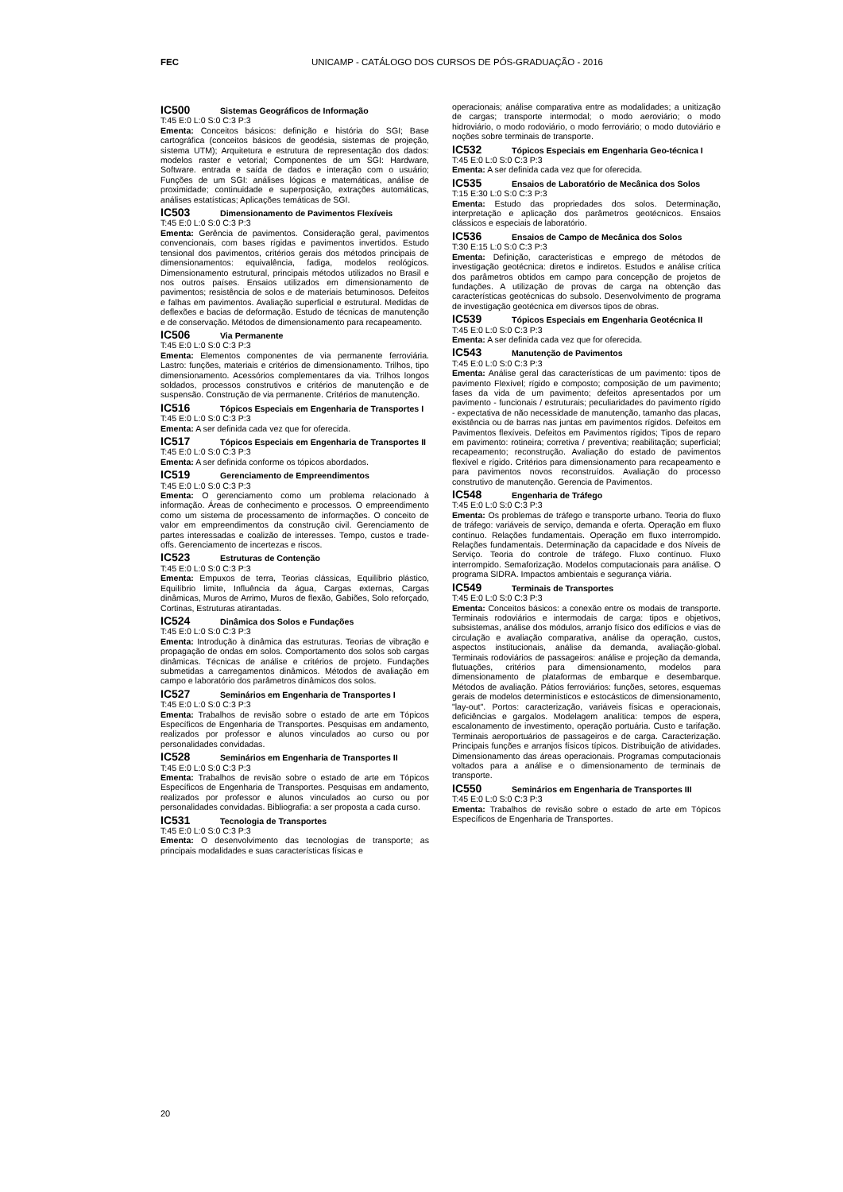FEC UNICAMP - CATÁLOGO DOS CURSOS DE PÓS-GRADUAÇÃO - 2016
IC500 Sistemas Geográficos de Informação
T:45 E:0 L:0 S:0 C:3 P:3
Ementa: Conceitos básicos: definição e história do SGI; Base cartográfica (conceitos básicos de geodésia, sistemas de projeção, sistema UTM); Arquitetura e estrutura de representação dos dados: modelos raster e vetorial; Componentes de um SGI: Hardware, Software. entrada e saída de dados e interação com o usuário; Funções de um SGI: análises lógicas e matemáticas, análise de proximidade; continuidade e superposição, extrações automáticas, análises estatísticas; Aplicações temáticas de SGI.
IC503 Dimensionamento de Pavimentos Flexíveis
T:45 E:0 L:0 S:0 C:3 P:3
Ementa: Gerência de pavimentos. Consideração geral, pavimentos convencionais, com bases rígidas e pavimentos invertidos. Estudo tensional dos pavimentos, critérios gerais dos métodos principais de dimensionamentos: equivalência, fadiga, modelos reológicos. Dimensionamento estrutural, principais métodos utilizados no Brasil e nos outros países. Ensaios utilizados em dimensionamento de pavimentos; resistência de solos e de materiais betuminosos. Defeitos e falhas em pavimentos. Avaliação superficial e estrutural. Medidas de deflexões e bacias de deformação. Estudo de técnicas de manutenção e de conservação. Métodos de dimensionamento para recapeamento.
IC506 Via Permanente
T:45 E:0 L:0 S:0 C:3 P:3
Ementa: Elementos componentes de via permanente ferroviária. Lastro: funções, materiais e critérios de dimensionamento. Trilhos, tipo dimensionamento. Acessórios complementares da via. Trilhos longos soldados, processos construtivos e critérios de manutenção e de suspensão. Construção de via permanente. Critérios de manutenção.
IC516 Tópicos Especiais em Engenharia de Transportes I
T:45 E:0 L:0 S:0 C:3 P:3
Ementa: A ser definida cada vez que for oferecida.
IC517 Tópicos Especiais em Engenharia de Transportes II
T:45 E:0 L:0 S:0 C:3 P:3
Ementa: A ser definida conforme os tópicos abordados.
IC519 Gerenciamento de Empreendimentos
T:45 E:0 L:0 S:0 C:3 P:3
Ementa: O gerenciamento como um problema relacionado à informação. Áreas de conhecimento e processos. O empreendimento como um sistema de processamento de informações. O conceito de valor em empreendimentos da construção civil. Gerenciamento de partes interessadas e coalizão de interesses. Tempo, custos e trade-offs. Gerenciamento de incertezas e riscos.
IC523 Estruturas de Contenção
T:45 E:0 L:0 S:0 C:3 P:3
Ementa: Empuxos de terra, Teorias clássicas, Equilíbrio plástico, Equilíbrio limite, Influência da água, Cargas externas, Cargas dinâmicas, Muros de Arrimo, Muros de flexão, Gabiões, Solo reforçado, Cortinas, Estruturas atirantadas.
IC524 Dinâmica dos Solos e Fundações
T:45 E:0 L:0 S:0 C:3 P:3
Ementa: Introdução à dinâmica das estruturas. Teorias de vibração e propagação de ondas em solos. Comportamento dos solos sob cargas dinâmicas. Técnicas de análise e critérios de projeto. Fundações submetidas a carregamentos dinâmicos. Métodos de avaliação em campo e laboratório dos parâmetros dinâmicos dos solos.
IC527 Seminários em Engenharia de Transportes I
T:45 E:0 L:0 S:0 C:3 P:3
Ementa: Trabalhos de revisão sobre o estado de arte em Tópicos Específicos de Engenharia de Transportes. Pesquisas em andamento, realizados por professor e alunos vinculados ao curso ou por personalidades convidadas.
IC528 Seminários em Engenharia de Transportes II
T:45 E:0 L:0 S:0 C:3 P:3
Ementa: Trabalhos de revisão sobre o estado de arte em Tópicos Específicos de Engenharia de Transportes. Pesquisas em andamento, realizados por professor e alunos vinculados ao curso ou por personalidades convidadas. Bibliografia: a ser proposta a cada curso.
IC531 Tecnologia de Transportes
T:45 E:0 L:0 S:0 C:3 P:3
Ementa: O desenvolvimento das tecnologias de transporte; as principais modalidades e suas características físicas e
operacionais; análise comparativa entre as modalidades; a unitização de cargas; transporte intermodal; o modo aeroviário; o modo hidroviário, o modo rodoviário, o modo ferroviário; o modo dutoviário e noções sobre terminais de transporte.
IC532 Tópicos Especiais em Engenharia Geo-técnica I
T:45 E:0 L:0 S:0 C:3 P:3
Ementa: A ser definida cada vez que for oferecida.
IC535 Ensaios de Laboratório de Mecânica dos Solos
T:15 E:30 L:0 S:0 C:3 P:3
Ementa: Estudo das propriedades dos solos. Determinação, interpretação e aplicação dos parâmetros geotécnicos. Ensaios clássicos e especiais de laboratório.
IC536 Ensaios de Campo de Mecânica dos Solos
T:30 E:15 L:0 S:0 C:3 P:3
Ementa: Definição, características e emprego de métodos de investigação geotécnica: diretos e indiretos. Estudos e análise crítica dos parâmetros obtidos em campo para concepção de projetos de fundações. A utilização de provas de carga na obtenção das características geotécnicas do subsolo. Desenvolvimento de programa de investigação geotécnica em diversos tipos de obras.
IC539 Tópicos Especiais em Engenharia Geotécnica II
T:45 E:0 L:0 S:0 C:3 P:3
Ementa: A ser definida cada vez que for oferecida.
IC543 Manutenção de Pavimentos
T:45 E:0 L:0 S:0 C:3 P:3
Ementa: Análise geral das características de um pavimento: tipos de pavimento Flexível; rígido e composto; composição de um pavimento; fases da vida de um pavimento; defeitos apresentados por um pavimento - funcionais / estruturais; peculiaridades do pavimento rígido - expectativa de não necessidade de manutenção, tamanho das placas, existência ou de barras nas juntas em pavimentos rígidos. Defeitos em Pavimentos flexíveis. Defeitos em Pavimentos rígidos; Tipos de reparo em pavimento: rotineira; corretiva / preventiva; reabilitação; superficial; recapeamento; reconstrução. Avaliação do estado de pavimentos flexível e rígido. Critérios para dimensionamento para recapeamento e para pavimentos novos reconstruídos. Avaliação do processo construtivo de manutenção. Gerencia de Pavimentos.
IC548 Engenharia de Tráfego
T:45 E:0 L:0 S:0 C:3 P:3
Ementa: Os problemas de tráfego e transporte urbano. Teoria do fluxo de tráfego: variáveis de serviço, demanda e oferta. Operação em fluxo contínuo. Relações fundamentais. Operação em fluxo interrompido. Relações fundamentais. Determinação da capacidade e dos Níveis de Serviço. Teoria do controle de tráfego. Fluxo contínuo. Fluxo interrompido. Semaforização. Modelos computacionais para análise. O programa SIDRA. Impactos ambientais e segurança viária.
IC549 Terminais de Transportes
T:45 E:0 L:0 S:0 C:3 P:3
Ementa: Conceitos básicos: a conexão entre os modais de transporte. Terminais rodoviários e intermodais de carga: tipos e objetivos, subsistemas, análise dos módulos, arranjo físico dos edifícios e vias de circulação e avaliação comparativa, análise da operação, custos, aspectos institucionais, análise da demanda, avaliação-global. Terminais rodoviários de passageiros: análise e projeção da demanda, flutuações, critérios para dimensionamento, modelos para dimensionamento de plataformas de embarque e desembarque. Métodos de avaliação. Pátios ferroviários: funções, setores, esquemas gerais de modelos determinísticos e estocásticos de dimensionamento, "lay-out". Portos: caracterização, variáveis físicas e operacionais, deficiências e gargalos. Modelagem analítica: tempos de espera, escalonamento de investimento, operação portuária. Custo e tarifação. Terminais aeroportuários de passageiros e de carga. Caracterização. Principais funções e arranjos físicos típicos. Distribuição de atividades. Dimensionamento das áreas operacionais. Programas computacionais voltados para a análise e o dimensionamento de terminais de transporte.
IC550 Seminários em Engenharia de Transportes III
T:45 E:0 L:0 S:0 C:3 P:3
Ementa: Trabalhos de revisão sobre o estado de arte em Tópicos Específicos de Engenharia de Transportes.
20